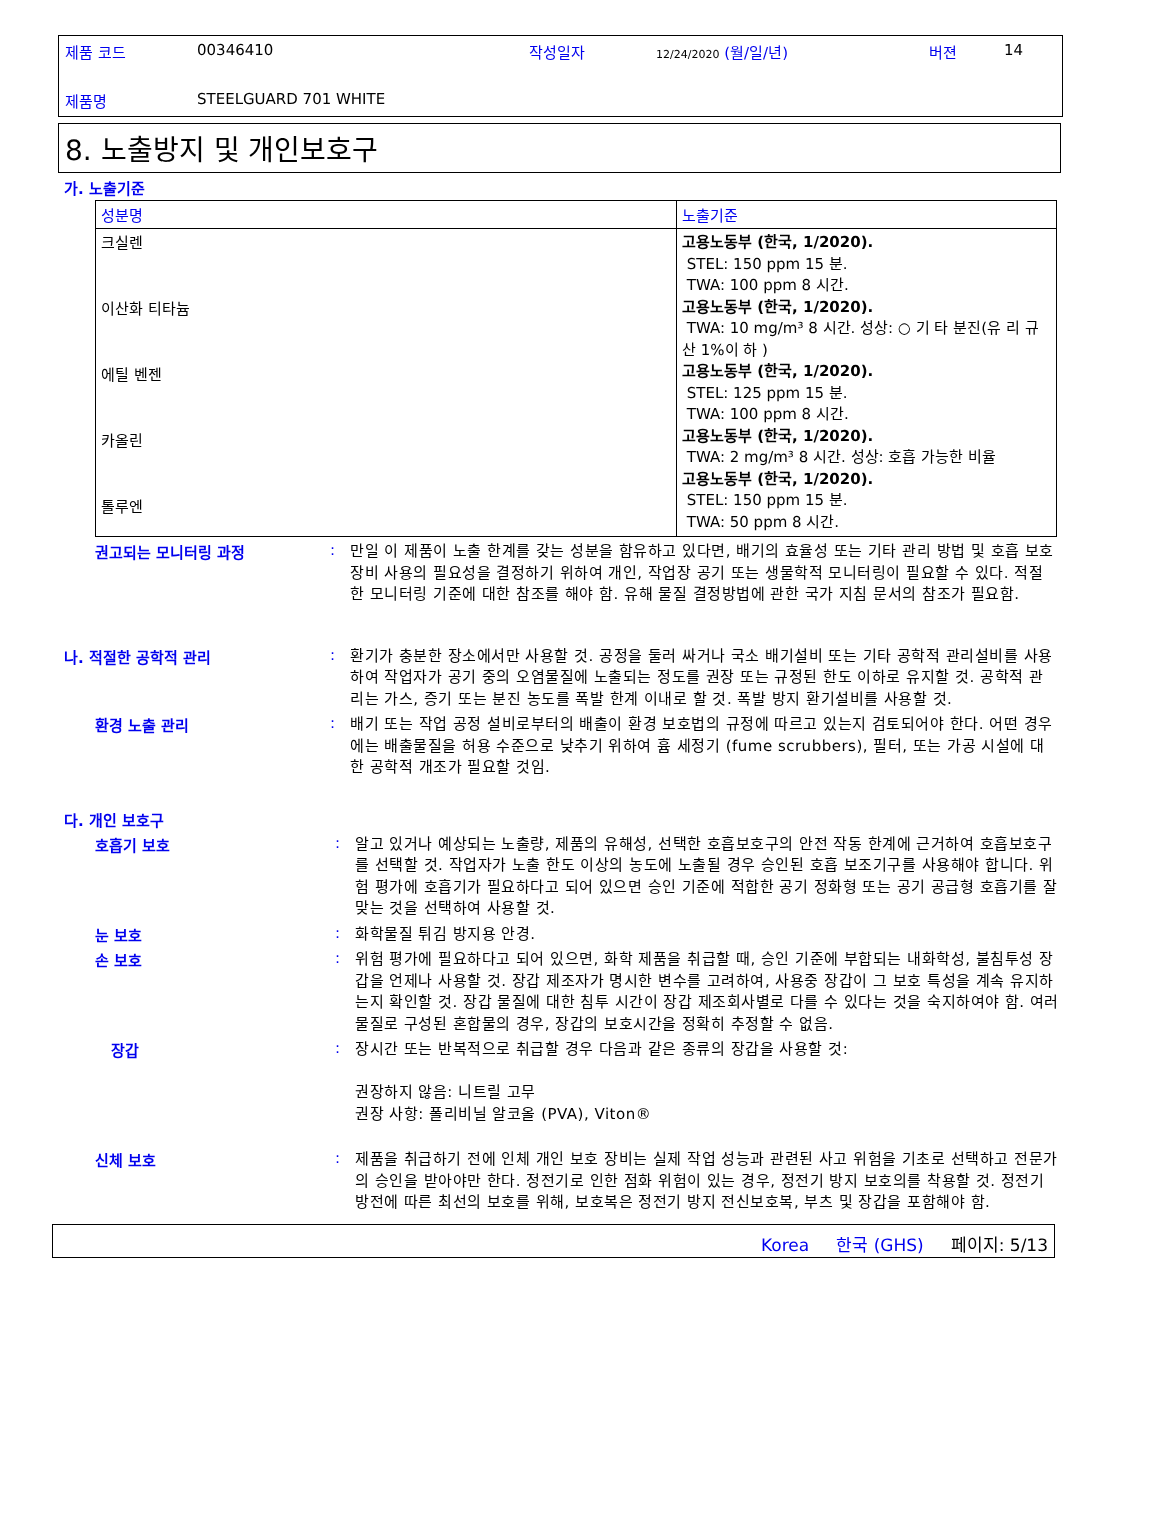제품 코드 00346410 작성일자 12/24/2020 (월/일/년) 버젼 14
제품명 STEELGUARD 701 WHITE
8. 노출방지 및 개인보호구
가. 노출기준
| 성분명 | 노출기준 |
| --- | --- |
| 크실렌 이산화 티타늄 에틸 벤젠 카올린 톨루엔 | 고용노동부 (한국, 1/2020). STEL: 150 ppm 15 분. TWA: 100 ppm 8 시간. 고용노동부 (한국, 1/2020). TWA: 10 mg/m³ 8 시간. 성상: ○ 기 타 분진(유 리 규 산 1%이 하 ) 고용노동부 (한국, 1/2020). STEL: 125 ppm 15 분. TWA: 100 ppm 8 시간. 고용노동부 (한국, 1/2020). TWA: 2 mg/m³ 8 시간. 성상: 호흡 가능한 비율 고용노동부 (한국, 1/2020). STEL: 150 ppm 15 분. TWA: 50 ppm 8 시간. |
권고되는 모니터링 과정 :
만일 이 제품이 노출 한계를 갖는 성분을 함유하고 있다면, 배기의 효율성 또는 기타 관리 방법 및 호흡 보호 장비 사용의 필요성을 결정하기 위하여 개인, 작업장 공기 또는 생물학적 모니터링이 필요할 수 있다. 적절한 모니터링 기준에 대한 참조를 해야 함. 유해 물질 결정방법에 관한 국가 지침 문서의 참조가 필요함.
나. 적절한 공학적 관리 :
환기가 충분한 장소에서만 사용할 것. 공정을 둘러 싸거나 국소 배기설비 또는 기타 공학적 관리설비를 사용하여 작업자가 공기 중의 오염물질에 노출되는 정도를 권장 또는 규정된 한도 이하로 유지할 것. 공학적 관리는 가스, 증기 또는 분진 농도를 폭발 한계 이내로 할 것. 폭발 방지 환기설비를 사용할 것.
환경 노출 관리 :
배기 또는 작업 공정 설비로부터의 배출이 환경 보호법의 규정에 따르고 있는지 검토되어야 한다. 어떤 경우에는 배출물질을 허용 수준으로 낮추기 위하여 흄 세정기 (fume scrubbers), 필터, 또는 가공 시설에 대한 공학적 개조가 필요할 것임.
다. 개인 보호구
호흡기 보호 :
알고 있거나 예상되는 노출량, 제품의 유해성, 선택한 호흡보호구의 안전 작동 한계에 근거하여 호흡보호구를 선택할 것. 작업자가 노출 한도 이상의 농도에 노출될 경우 승인된 호흡 보조기구를 사용해야 합니다. 위험 평가에 호흡기가 필요하다고 되어 있으면 승인 기준에 적합한 공기 정화형 또는 공기 공급형 호흡기를 잘 맞는 것을 선택하여 사용할 것.
눈 보호 :
화학물질 튀김 방지용 안경.
손 보호 :
위험 평가에 필요하다고 되어 있으면, 화학 제품을 취급할 때, 승인 기준에 부합되는 내화학성, 불침투성 장갑을 언제나 사용할 것. 장갑 제조자가 명시한 변수를 고려하여, 사용중 장갑이 그 보호 특성을 계속 유지하는지 확인할 것. 장갑 물질에 대한 침투 시간이 장갑 제조회사별로 다를 수 있다는 것을 숙지하여야 함. 여러 물질로 구성된 혼합물의 경우, 장갑의 보호시간을 정확히 추정할 수 없음.
장갑 :
장시간 또는 반복적으로 취급할 경우 다음과 같은 종류의 장갑을 사용할 것:
권장하지 않음: 니트릴 고무
권장 사항: 폴리비닐 알코올 (PVA), Viton®
신체 보호 :
제품을 취급하기 전에 인체 개인 보호 장비는 실제 작업 성능과 관련된 사고 위험을 기초로 선택하고 전문가의 승인을 받아야만 한다. 정전기로 인한 점화 위험이 있는 경우, 정전기 방지 보호의를 착용할 것. 정전기 방전에 따른 최선의 보호를 위해, 보호복은 정전기 방지 전신보호복, 부츠 및 장갑을 포함해야 함.
Korea 한국 (GHS) 페이지: 5/13